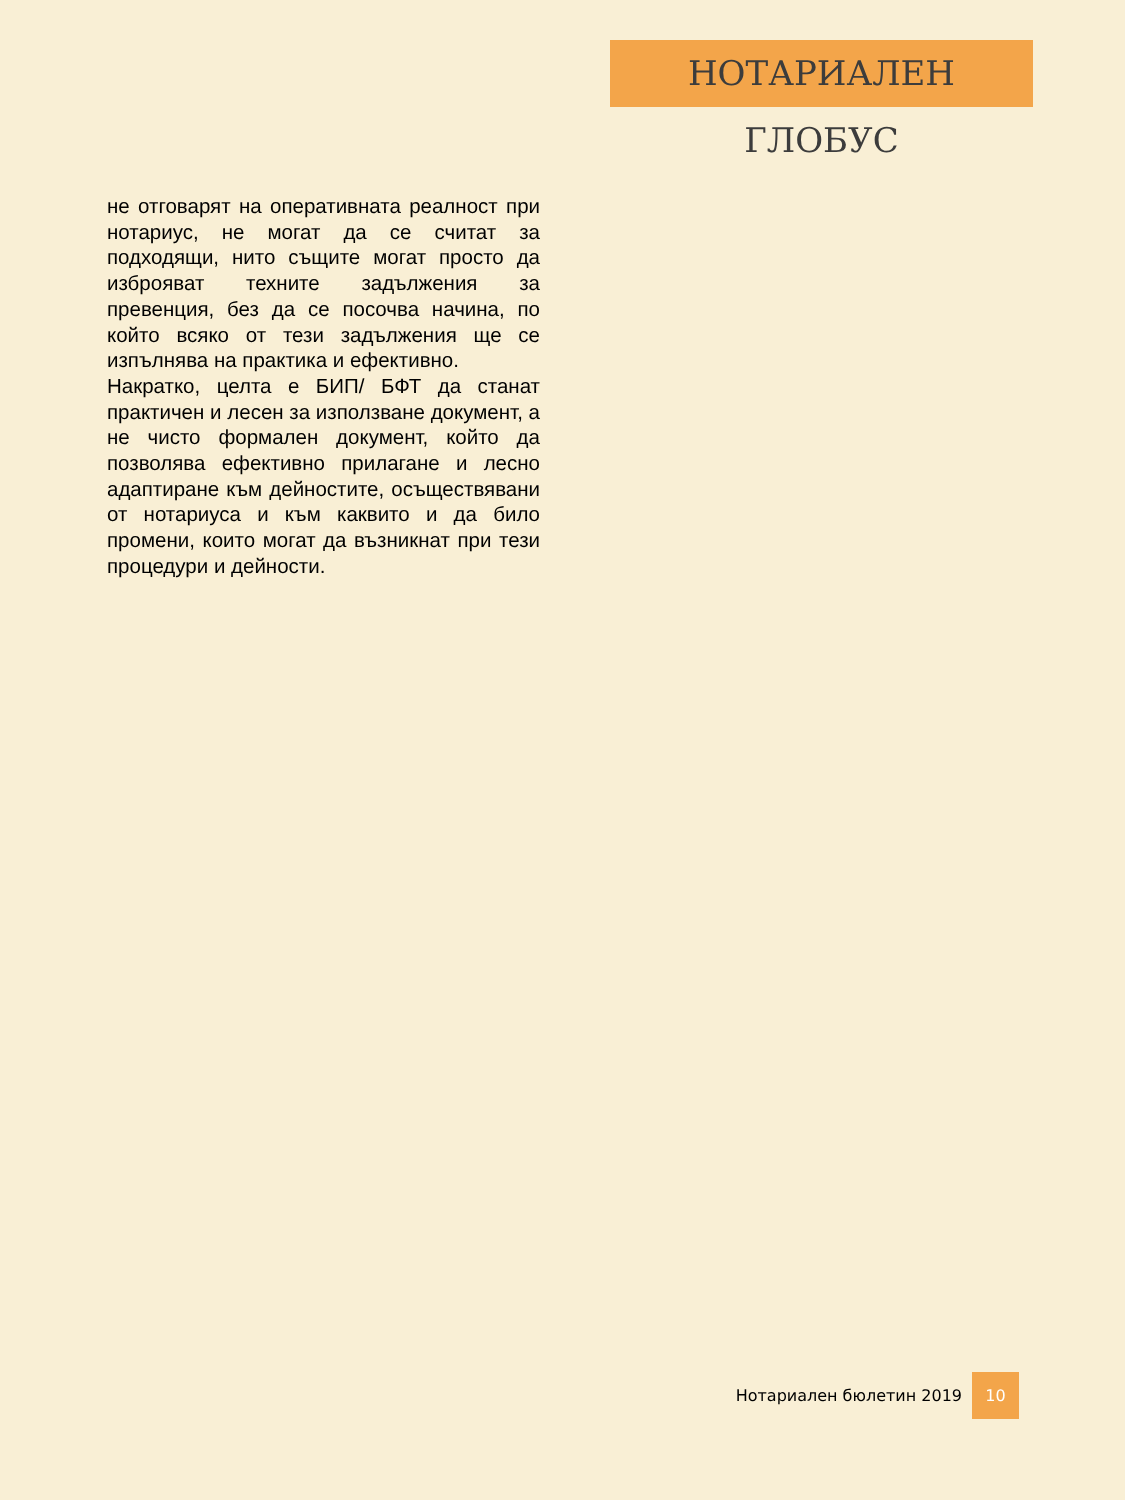НОТАРИАЛЕН ГЛОБУС
не отговарят на оперативната реалност при нотариус, не могат да се считат за подходящи, нито същите могат просто да изброяват техните задължения за превенция, без да се посочва начина, по който всяко от тези задължения ще се изпълнява на практика и ефективно.
Накратко, целта е БИП/ БФТ да станат практичен и лесен за използване документ, а не чисто формален документ, който да позволява ефективно прилагане и лесно адаптиране към дейностите, осъществявани от нотариуса и към каквито и да било промени, които могат да възникнат при тези процедури и дейности.
Нотариален бюлетин 2019 10